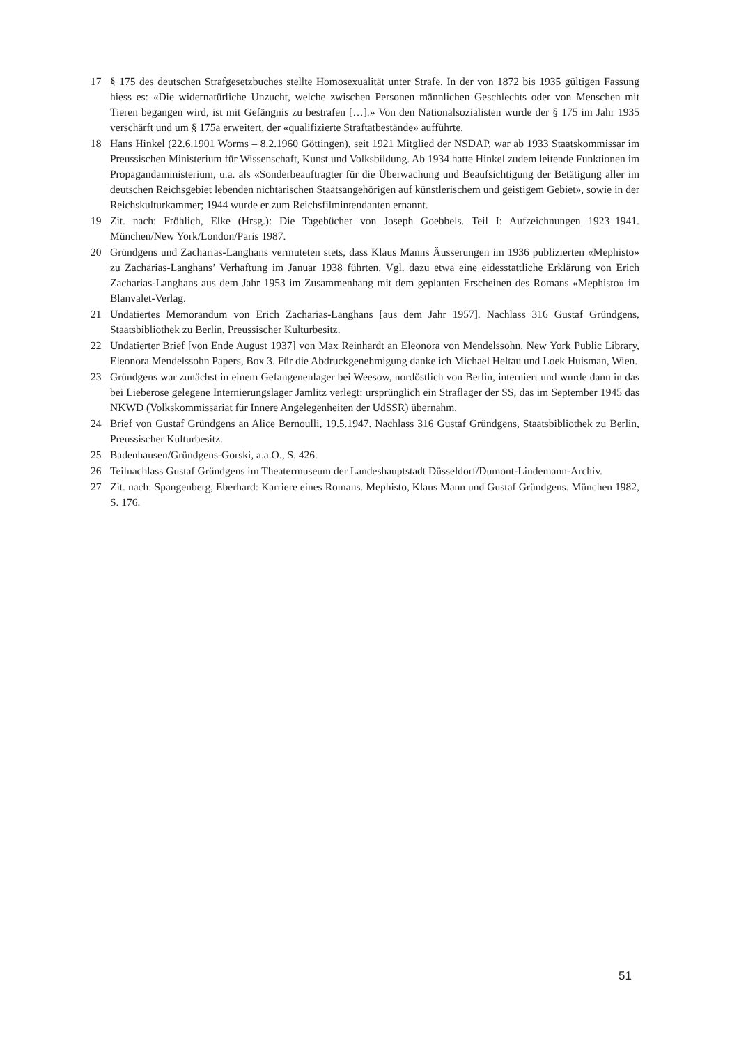17 § 175 des deutschen Strafgesetzbuches stellte Homosexualität unter Strafe. In der von 1872 bis 1935 gültigen Fassung hiess es: «Die widernatürliche Unzucht, welche zwischen Personen männlichen Geschlechts oder von Menschen mit Tieren begangen wird, ist mit Gefängnis zu bestrafen […].» Von den Nationalsozialisten wurde der § 175 im Jahr 1935 verschärft und um § 175a erweitert, der «qualifizierte Straftatbestände» aufführte.
18 Hans Hinkel (22.6.1901 Worms – 8.2.1960 Göttingen), seit 1921 Mitglied der NSDAP, war ab 1933 Staatskommissar im Preussischen Ministerium für Wissenschaft, Kunst und Volksbildung. Ab 1934 hatte Hinkel zudem leitende Funktionen im Propagandaministerium, u.a. als «Sonderbeauftragter für die Überwachung und Beaufsichtigung der Betätigung aller im deutschen Reichsgebiet lebenden nichtarischen Staatsangehörigen auf künstlerischem und geistigem Gebiet», sowie in der Reichskulturkammer; 1944 wurde er zum Reichsfilmintendanten ernannt.
19 Zit. nach: Fröhlich, Elke (Hrsg.): Die Tagebücher von Joseph Goebbels. Teil I: Aufzeichnungen 1923–1941. München/New York/London/Paris 1987.
20 Gründgens und Zacharias-Langhans vermuteten stets, dass Klaus Manns Äusserungen im 1936 publizierten «Mephisto» zu Zacharias-Langhans’ Verhaftung im Januar 1938 führten. Vgl. dazu etwa eine eidesstattliche Erklärung von Erich Zacharias-Langhans aus dem Jahr 1953 im Zusammenhang mit dem geplanten Erscheinen des Romans «Mephisto» im Blanvalet-Verlag.
21 Undatiertes Memorandum von Erich Zacharias-Langhans [aus dem Jahr 1957]. Nachlass 316 Gustaf Gründgens, Staatsbibliothek zu Berlin, Preussischer Kulturbesitz.
22 Undatierter Brief [von Ende August 1937] von Max Reinhardt an Eleonora von Mendelssohn. New York Public Library, Eleonora Mendelssohn Papers, Box 3. Für die Abdruckgenehmigung danke ich Michael Heltau und Loek Huisman, Wien.
23 Gründgens war zunächst in einem Gefangenenlager bei Weesow, nordöstlich von Berlin, interniert und wurde dann in das bei Lieberose gelegene Internierungslager Jamlitz verlegt: ursprünglich ein Straflager der SS, das im September 1945 das NKWD (Volkskommissariat für Innere Angelegenheiten der UdSSR) übernahm.
24 Brief von Gustaf Gründgens an Alice Bernoulli, 19.5.1947. Nachlass 316 Gustaf Gründgens, Staatsbibliothek zu Berlin, Preussischer Kulturbesitz.
25 Badenhausen/Gründgens-Gorski, a.a.O., S. 426.
26 Teilnachlass Gustaf Gründgens im Theatermuseum der Landeshauptstadt Düsseldorf/Dumont-Lindemann-Archiv.
27 Zit. nach: Spangenberg, Eberhard: Karriere eines Romans. Mephisto, Klaus Mann und Gustaf Gründgens. München 1982, S. 176.
51